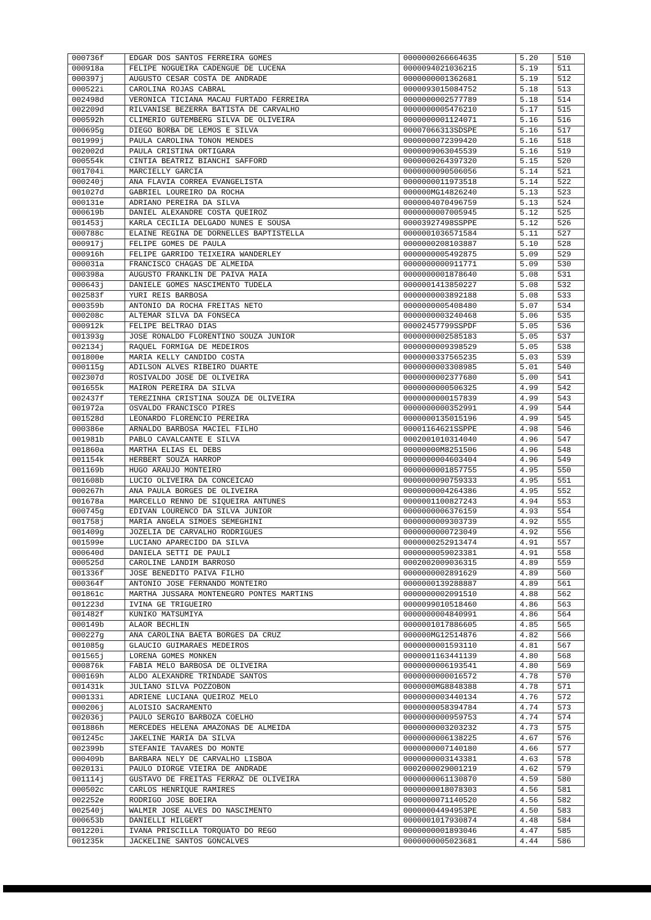| 000736f | EDGAR DOS SANTOS FERREIRA GOMES | 0000000266664635 | 5.20 | 510 |
| 000918a | FELIPE NOGUEIRA CADENGUE DE LUCENA | 0000094021036215 | 5.19 | 511 |
| 000397j | AUGUSTO CESAR COSTA DE ANDRADE | 0000000001362681 | 5.19 | 512 |
| 000522i | CAROLINA ROJAS CABRAL | 0000093015084752 | 5.18 | 513 |
| 002498d | VERONICA TICIANA MACAU FURTADO FERREIRA | 0000000002577789 | 5.18 | 514 |
| 002209d | RILVANISE BEZERRA BATISTA DE CARVALHO | 0000000005476210 | 5.17 | 515 |
| 000592h | CLIMERIO GUTEMBERG SILVA DE OLIVEIRA | 0000000001124071 | 5.16 | 516 |
| 000695g | DIEGO BORBA DE LEMOS E SILVA | 00007066313SDSPE | 5.16 | 517 |
| 001999j | PAULA CAROLINA TONON MENDES | 0000000072399420 | 5.16 | 518 |
| 002002d | PAULA CRISTINA ORTIGARA | 0000009063045539 | 5.16 | 519 |
| 000554k | CINTIA BEATRIZ BIANCHI SAFFORD | 0000000264397320 | 5.15 | 520 |
| 001704i | MARCIELLY GARCIA | 0000000090506056 | 5.14 | 521 |
| 000240j | ANA FLAVIA CORREA EVANGELISTA | 0000000011973518 | 5.14 | 522 |
| 001027d | GABRIEL LOUREIRO DA ROCHA | 000000MG14826240 | 5.13 | 523 |
| 000131e | ADRIANO PEREIRA DA SILVA | 0000004070496759 | 5.13 | 524 |
| 000619b | DANIEL ALEXANDRE COSTA QUEIROZ | 0000000007005945 | 5.12 | 525 |
| 001453j | KARLA CECILIA DELGADO NUNES E SOUSA | 00003927498SSPPE | 5.12 | 526 |
| 000788c | ELAINE REGINA DE DORNELLES BAPTISTELLA | 0000001036571584 | 5.11 | 527 |
| 000917j | FELIPE GOMES DE PAULA | 0000000208103887 | 5.10 | 528 |
| 000916h | FELIPE GARRIDO TEIXEIRA WANDERLEY | 0000000005492875 | 5.09 | 529 |
| 000031a | FRANCISCO CHAGAS DE ALMEIDA | 0000000000911771 | 5.09 | 530 |
| 000398a | AUGUSTO FRANKLIN DE PAIVA MAIA | 0000000001878640 | 5.08 | 531 |
| 000643j | DANIELE GOMES NASCIMENTO TUDELA | 0000001413850227 | 5.08 | 532 |
| 002583f | YURI REIS BARBOSA | 0000000003892188 | 5.08 | 533 |
| 000359b | ANTONIO DA ROCHA FREITAS NETO | 0000000005408480 | 5.07 | 534 |
| 000208c | ALTEMAR SILVA DA FONSECA | 0000000003240468 | 5.06 | 535 |
| 000912k | FELIPE BELTRAO DIAS | 00002457799SSPDF | 5.05 | 536 |
| 001393g | JOSE RONALDO FLORENTINO SOUZA JUNIOR | 0000000002585183 | 5.05 | 537 |
| 002134j | RAQUEL FORMIGA DE MEDEIROS | 0000000009398529 | 5.05 | 538 |
| 001800e | MARIA KELLY CANDIDO COSTA | 0000000337565235 | 5.03 | 539 |
| 000115g | ADILSON ALVES RIBEIRO DUARTE | 0000000003308985 | 5.01 | 540 |
| 002307d | ROSIVALDO JOSE DE OLIVEIRA | 0000000002377680 | 5.00 | 541 |
| 001655k | MAIRON PEREIRA DA SILVA | 0000000000506325 | 4.99 | 542 |
| 002437f | TEREZINHA CRISTINA SOUZA DE OLIVEIRA | 0000000000157839 | 4.99 | 543 |
| 001972a | OSVALDO FRANCISCO PIRES | 0000000000352991 | 4.99 | 544 |
| 001528d | LEONARDO FLORENCIO PEREIRA | 0000000135015196 | 4.99 | 545 |
| 000386e | ARNALDO BARBOSA MACIEL FILHO | 00001164621SSPPE | 4.98 | 546 |
| 001981b | PABLO CAVALCANTE E SILVA | 0002001010314040 | 4.96 | 547 |
| 001860a | MARTHA ELIAS EL DEBS | 00000000M8251506 | 4.96 | 548 |
| 001154k | HERBERT SOUZA HARROP | 0000000004603404 | 4.96 | 549 |
| 001169b | HUGO ARAUJO MONTEIRO | 0000000001857755 | 4.95 | 550 |
| 001608b | LUCIO OLIVEIRA DA CONCEICAO | 0000000090759333 | 4.95 | 551 |
| 000267h | ANA PAULA BORGES DE OLIVEIRA | 0000000004264386 | 4.95 | 552 |
| 001678a | MARCELLO RENNO DE SIQUEIRA ANTUNES | 0000001100827243 | 4.94 | 553 |
| 000745g | EDIVAN LOURENCO DA SILVA JUNIOR | 0000000006376159 | 4.93 | 554 |
| 001758j | MARIA ANGELA SIMOES SEMEGHINI | 0000000009303739 | 4.92 | 555 |
| 001409g | JOZELIA DE CARVALHO RODRIGUES | 0000000000723049 | 4.92 | 556 |
| 001599e | LUCIANO APARECIDO DA SILVA | 0000000252913474 | 4.91 | 557 |
| 000640d | DANIELA SETTI DE PAULI | 0000000059023381 | 4.91 | 558 |
| 000525d | CAROLINE LANDIM BARROSO | 0002002009036315 | 4.89 | 559 |
| 001336f | JOSE BENEDITO PAIVA FILHO | 0000000002891629 | 4.89 | 560 |
| 000364f | ANTONIO JOSE FERNANDO MONTEIRO | 0000000139288887 | 4.89 | 561 |
| 001861c | MARTHA JUSSARA MONTENEGRO PONTES MARTINS | 0000000002091510 | 4.88 | 562 |
| 001223d | IVINA GE TRIGUEIRO | 0000099010518460 | 4.86 | 563 |
| 001482f | KUNIKO MATSUMIYA | 0000000004840991 | 4.86 | 564 |
| 000149b | ALAOR BECHLIN | 0000001017886605 | 4.85 | 565 |
| 000227g | ANA CAROLINA BAETA BORGES DA CRUZ | 000000MG12514876 | 4.82 | 566 |
| 001085g | GLAUCIO GUIMARAES MEDEIROS | 0000000001593110 | 4.81 | 567 |
| 001565j | LORENA GOMES MONKEN | 0000001163441139 | 4.80 | 568 |
| 000876k | FABIA MELO BARBOSA DE OLIVEIRA | 0000000006193541 | 4.80 | 569 |
| 000169h | ALDO ALEXANDRE TRINDADE SANTOS | 0000000000016572 | 4.78 | 570 |
| 001431k | JULIANO SILVA POZZOBON | 0000000MG8848388 | 4.78 | 571 |
| 000133i | ADRIENE LUCIANA QUEIROZ MELO | 0000000003440134 | 4.76 | 572 |
| 000206j | ALOISIO SACRAMENTO | 0000000058394784 | 4.74 | 573 |
| 002036j | PAULO SERGIO BARBOZA COELHO | 0000000000959753 | 4.74 | 574 |
| 001886h | MERCEDES HELENA AMAZONAS DE ALMEIDA | 0000000003203232 | 4.73 | 575 |
| 001245c | JAKELINE MARIA DA SILVA | 0000000006138225 | 4.67 | 576 |
| 002399b | STEFANIE TAVARES DO MONTE | 0000000007140180 | 4.66 | 577 |
| 000409b | BARBARA NELY DE CARVALHO LISBOA | 0000000003143381 | 4.63 | 578 |
| 002013i | PAULO DIORGE VIEIRA DE ANDRADE | 0002000029001219 | 4.62 | 579 |
| 001114j | GUSTAVO DE FREITAS FERRAZ DE OLIVEIRA | 0000000061130870 | 4.59 | 580 |
| 000502c | CARLOS HENRIQUE RAMIRES | 0000000018078303 | 4.56 | 581 |
| 002252e | RODRIGO JOSE BOEIRA | 0000000071140520 | 4.56 | 582 |
| 002540j | WALMIR JOSE ALVES DO NASCIMENTO | 00000004494953PE | 4.50 | 583 |
| 000653b | DANIELLI HILGERT | 0000001017930874 | 4.48 | 584 |
| 001220i | IVANA PRISCILLA TORQUATO DO REGO | 0000000001893046 | 4.47 | 585 |
| 001235k | JACKELINE SANTOS GONCALVES | 0000000005023681 | 4.44 | 586 |